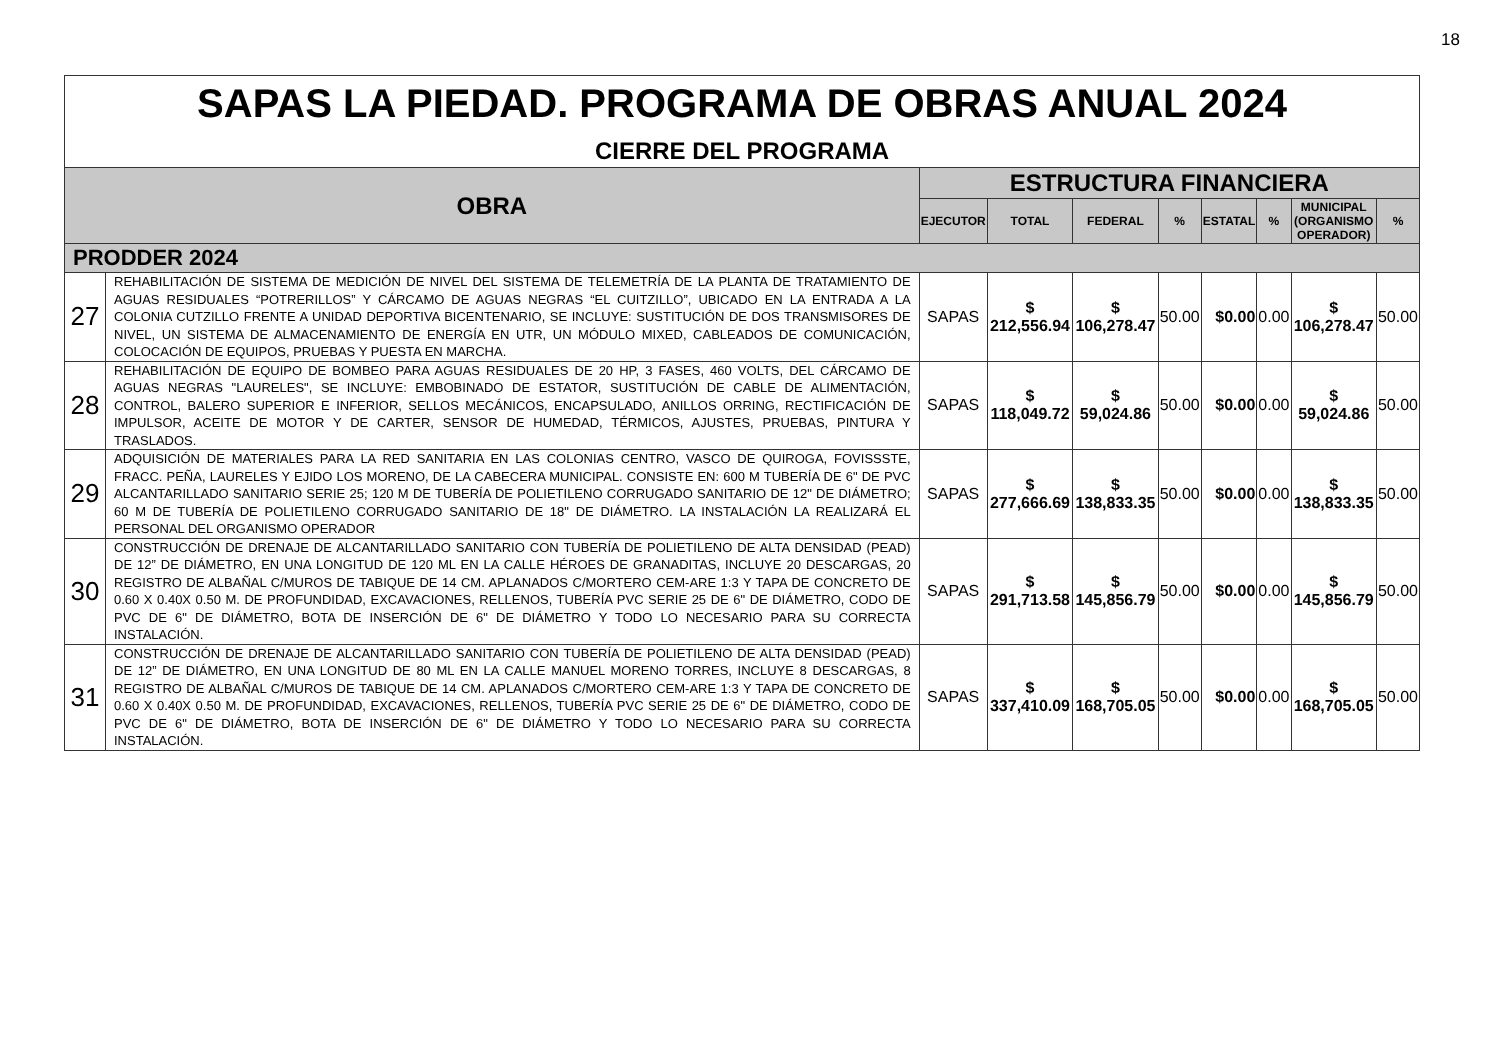18
| SAPAS LA PIEDAD. PROGRAMA DE OBRAS ANUAL 2024 CIERRE DEL PROGRAMA | | | | | | | | | |
| OBRA | | ESTRUCTURA FINANCIERA | | | | | | | |
| | | EJECUTOR | TOTAL | FEDERAL | % | ESTATAL | % | MUNICIPAL (ORGANISMO OPERADOR) | % |
| PRODDER 2024 | | | | | | | | | |
| 27 | REHABILITACIÓN DE SISTEMA DE MEDICIÓN DE NIVEL DEL SISTEMA DE TELEMETRÍA DE LA PLANTA DE TRATAMIENTO DE AGUAS RESIDUALES “POTRERILLOS” Y CÁRCAMO DE AGUAS NEGRAS “EL CUITZILLO”, UBICADO EN LA ENTRADA A LA COLONIA CUTZILLO FRENTE A UNIDAD DEPORTIVA BICENTENARIO, SE INCLUYE: SUSTITUCIÓN DE DOS TRANSMISORES DE NIVEL, UN SISTEMA DE ALMACENAMIENTO DE ENERGÍA EN UTR, UN MÓDULO MIXED, CABLEADOS DE COMUNICACIÓN, COLOCACIÓN DE EQUIPOS, PRUEBAS Y PUESTA EN MARCHA. | SAPAS | $ 212,556.94 | $ 106,278.47 | 50.00 | $0.00 | 0.00 | $ 106,278.47 | 50.00 |
| 28 | REHABILITACIÓN DE EQUIPO DE BOMBEO PARA AGUAS RESIDUALES DE 20 HP, 3 FASES, 460 VOLTS, DEL CÁRCAMO DE AGUAS NEGRAS "LAURELES", SE INCLUYE: EMBOBINADO DE ESTATOR, SUSTITUCIÓN DE CABLE DE ALIMENTACIÓN, CONTROL, BALERO SUPERIOR E INFERIOR, SELLOS MECÁNICOS, ENCAPSULADO, ANILLOS ORRING, RECTIFICACIÓN DE IMPULSOR, ACEITE DE MOTOR Y DE CARTER, SENSOR DE HUMEDAD, TÉRMICOS, AJUSTES, PRUEBAS, PINTURA Y TRASLADOS. | SAPAS | $ 118,049.72 | $ 59,024.86 | 50.00 | $0.00 | 0.00 | $ 59,024.86 | 50.00 |
| 29 | ADQUISICIÓN DE MATERIALES PARA LA RED SANITARIA EN LAS COLONIAS CENTRO, VASCO DE QUIROGA, FOVISSSTE, FRACC. PEÑA, LAURELES Y EJIDO LOS MORENO, DE LA CABECERA MUNICIPAL. CONSISTE EN: 600 M TUBERÍA DE 6" DE PVC ALCANTARILLADO SANITARIO SERIE 25; 120 M DE TUBERÍA DE POLIETILENO CORRUGADO SANITARIO DE 12" DE DIÁMETRO; 60 M DE TUBERÍA DE POLIETILENO CORRUGADO SANITARIO DE 18" DE DIÁMETRO. LA INSTALACIÓN LA REALIZARÁ EL PERSONAL DEL ORGANISMO OPERADOR | SAPAS | $ 277,666.69 | $ 138,833.35 | 50.00 | $0.00 | 0.00 | $ 138,833.35 | 50.00 |
| 30 | CONSTRUCCIÓN DE DRENAJE DE ALCANTARILLADO SANITARIO CON TUBERÍA DE POLIETILENO DE ALTA DENSIDAD (PEAD) DE 12” DE DIÁMETRO, EN UNA LONGITUD DE 120 ML EN LA CALLE HÉROES DE GRANADITAS, INCLUYE 20 DESCARGAS, 20 REGISTRO DE ALBAÑAL C/MUROS DE TABIQUE DE 14 CM. APLANADOS C/MORTERO CEM-ARE 1:3 Y TAPA DE CONCRETO DE 0.60 X 0.40X 0.50 M. DE PROFUNDIDAD, EXCAVACIONES, RELLENOS, TUBERÍA PVC SERIE 25 DE 6" DE DIÁMETRO, CODO DE PVC DE 6" DE DIÁMETRO, BOTA DE INSERCIÓN DE 6" DE DIÁMETRO Y TODO LO NECESARIO PARA SU CORRECTA INSTALACIÓN. | SAPAS | $ 291,713.58 | $ 145,856.79 | 50.00 | $0.00 | 0.00 | $ 145,856.79 | 50.00 |
| 31 | CONSTRUCCIÓN DE DRENAJE DE ALCANTARILLADO SANITARIO CON TUBERÍA DE POLIETILENO DE ALTA DENSIDAD (PEAD) DE 12” DE DIÁMETRO, EN UNA LONGITUD DE 80 ML EN LA CALLE MANUEL MORENO TORRES, INCLUYE 8 DESCARGAS, 8 REGISTRO DE ALBAÑAL C/MUROS DE TABIQUE DE 14 CM. APLANADOS C/MORTERO CEM-ARE 1:3 Y TAPA DE CONCRETO DE 0.60 X 0.40X 0.50 M. DE PROFUNDIDAD, EXCAVACIONES, RELLENOS, TUBERÍA PVC SERIE 25 DE 6" DE DIÁMETRO, CODO DE PVC DE 6" DE DIÁMETRO, BOTA DE INSERCIÓN DE 6" DE DIÁMETRO Y TODO LO NECESARIO PARA SU CORRECTA INSTALACIÓN. | SAPAS | $ 337,410.09 | $ 168,705.05 | 50.00 | $0.00 | 0.00 | $ 168,705.05 | 50.00 |